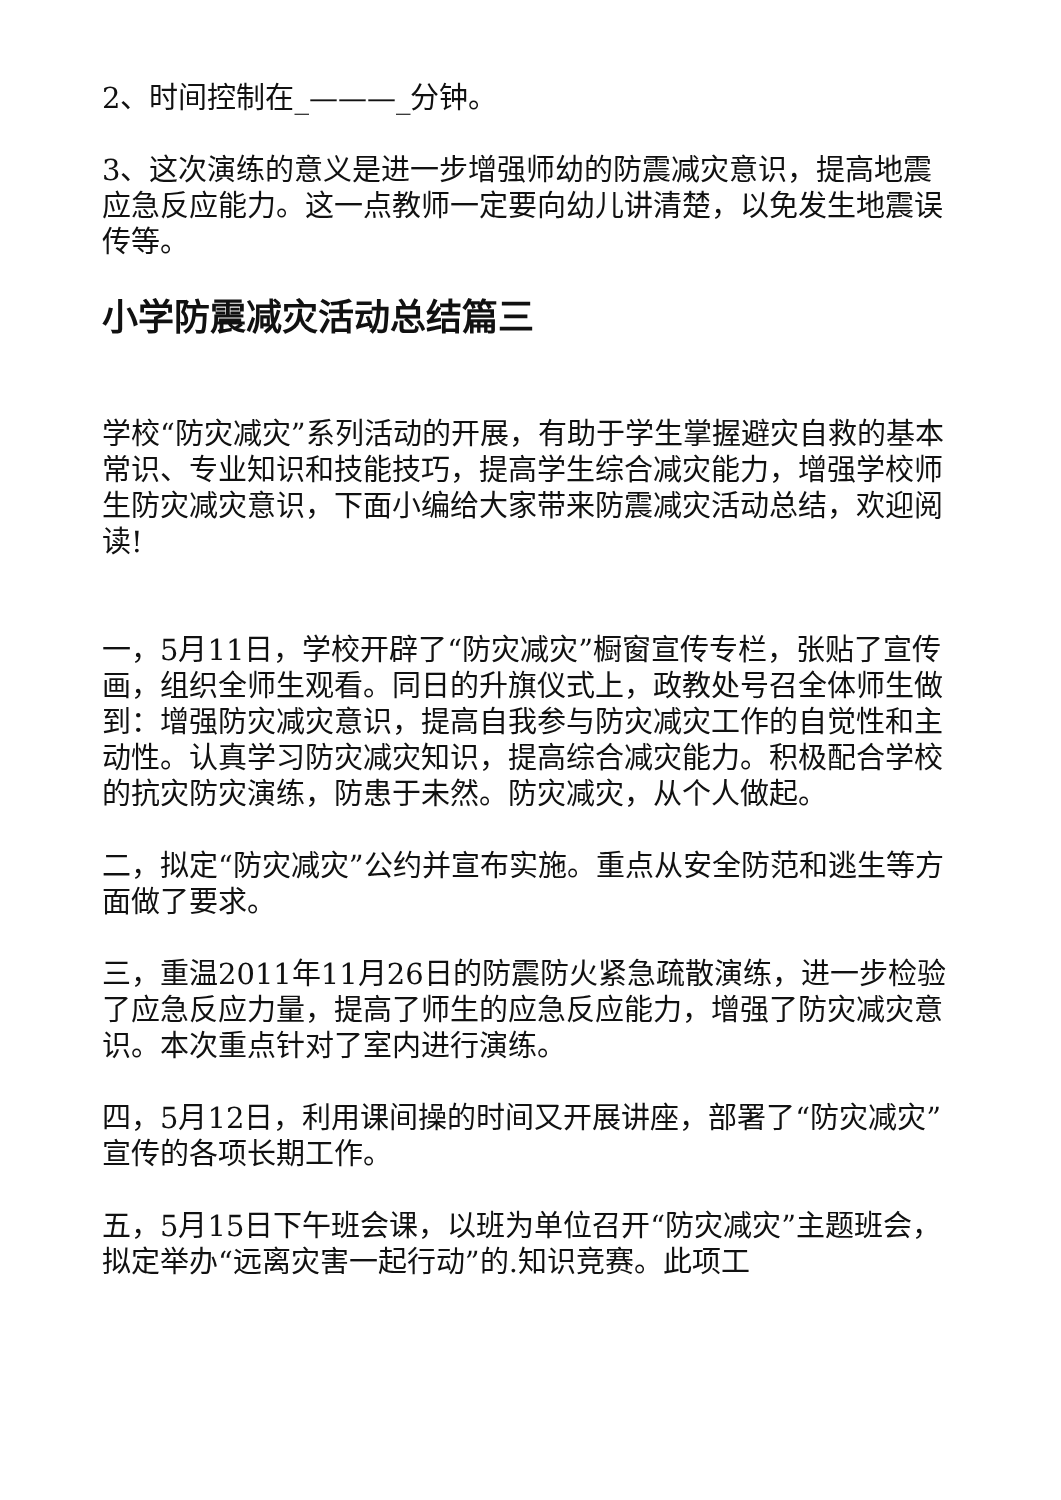2、时间控制在_———_分钟。
3、这次演练的意义是进一步增强师幼的防震减灾意识，提高地震应急反应能力。这一点教师一定要向幼儿讲清楚，以免发生地震误传等。
小学防震减灾活动总结篇三
学校“防灾减灾”系列活动的开展，有助于学生掌握避灾自救的基本常识、专业知识和技能技巧，提高学生综合减灾能力，增强学校师生防灾减灾意识，下面小编给大家带来防震减灾活动总结，欢迎阅读!
一，5月11日，学校开辟了“防灾减灾”橱窗宣传专栏，张贴了宣传画，组织全师生观看。同日的升旗仪式上，政教处号召全体师生做到：增强防灾减灾意识，提高自我参与防灾减灾工作的自觉性和主动性。认真学习防灾减灾知识，提高综合减灾能力。积极配合学校的抗灾防灾演练，防患于未然。防灾减灾，从个人做起。
二，拟定“防灾减灾”公约并宣布实施。重点从安全防范和逃生等方面做了要求。
三，重温2011年11月26日的防震防火紧急疏散演练，进一步检验了应急反应力量，提高了师生的应急反应能力，增强了防灾减灾意识。本次重点针对了室内进行演练。
四，5月12日，利用课间操的时间又开展讲座，部署了“防灾减灾”宣传的各项长期工作。
五，5月15日下午班会课，以班为单位召开“防灾减灾”主题班会，拟定举办“远离灾害一起行动”的.知识竞赛。此项工